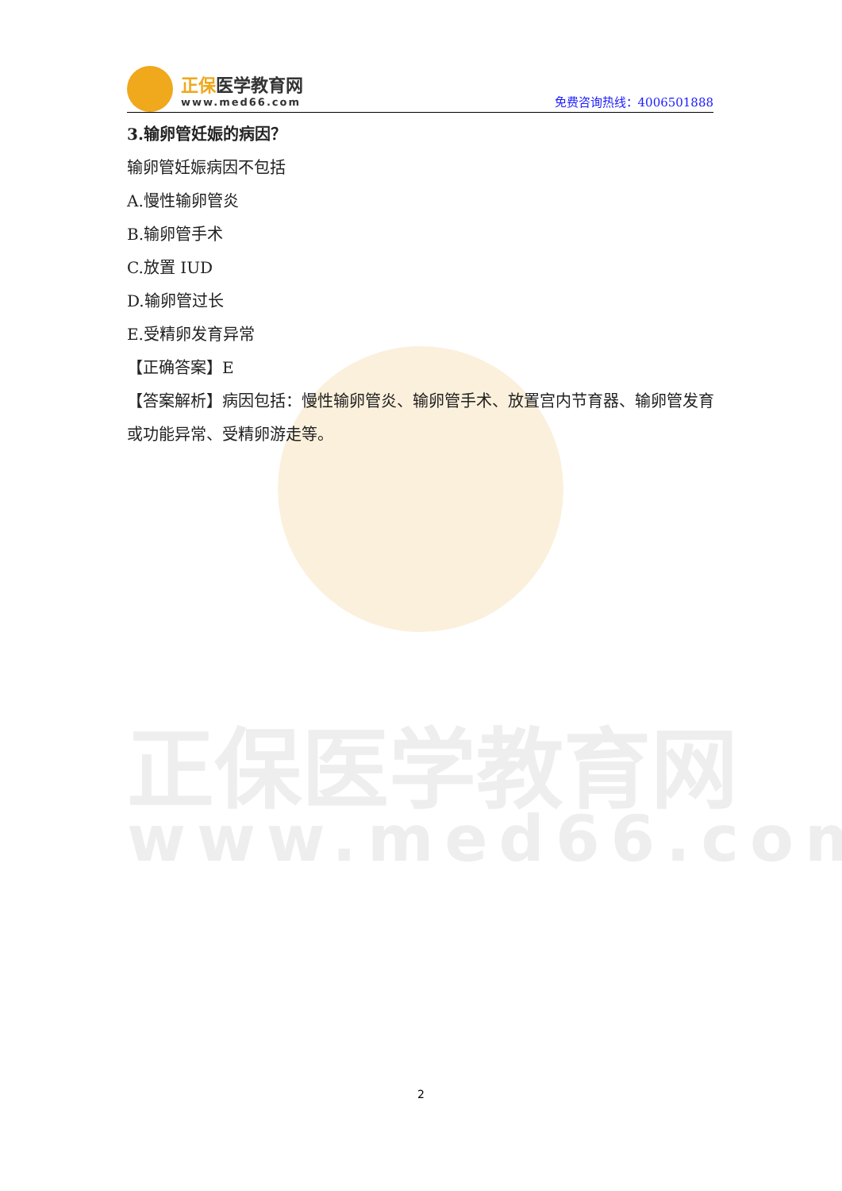正保医学教育网
www.med66.com
正保医学教育网
www.med66.com
免费咨询热线：4006501888
3.输卵管妊娠的病因？
输卵管妊娠病因不包括
A.慢性输卵管炎
B.输卵管手术
C.放置 IUD
D.输卵管过长
E.受精卵发育异常
【正确答案】E
【答案解析】病因包括：慢性输卵管炎、输卵管手术、放置宫内节育器、输卵管发育或功能异常、受精卵游走等。
2